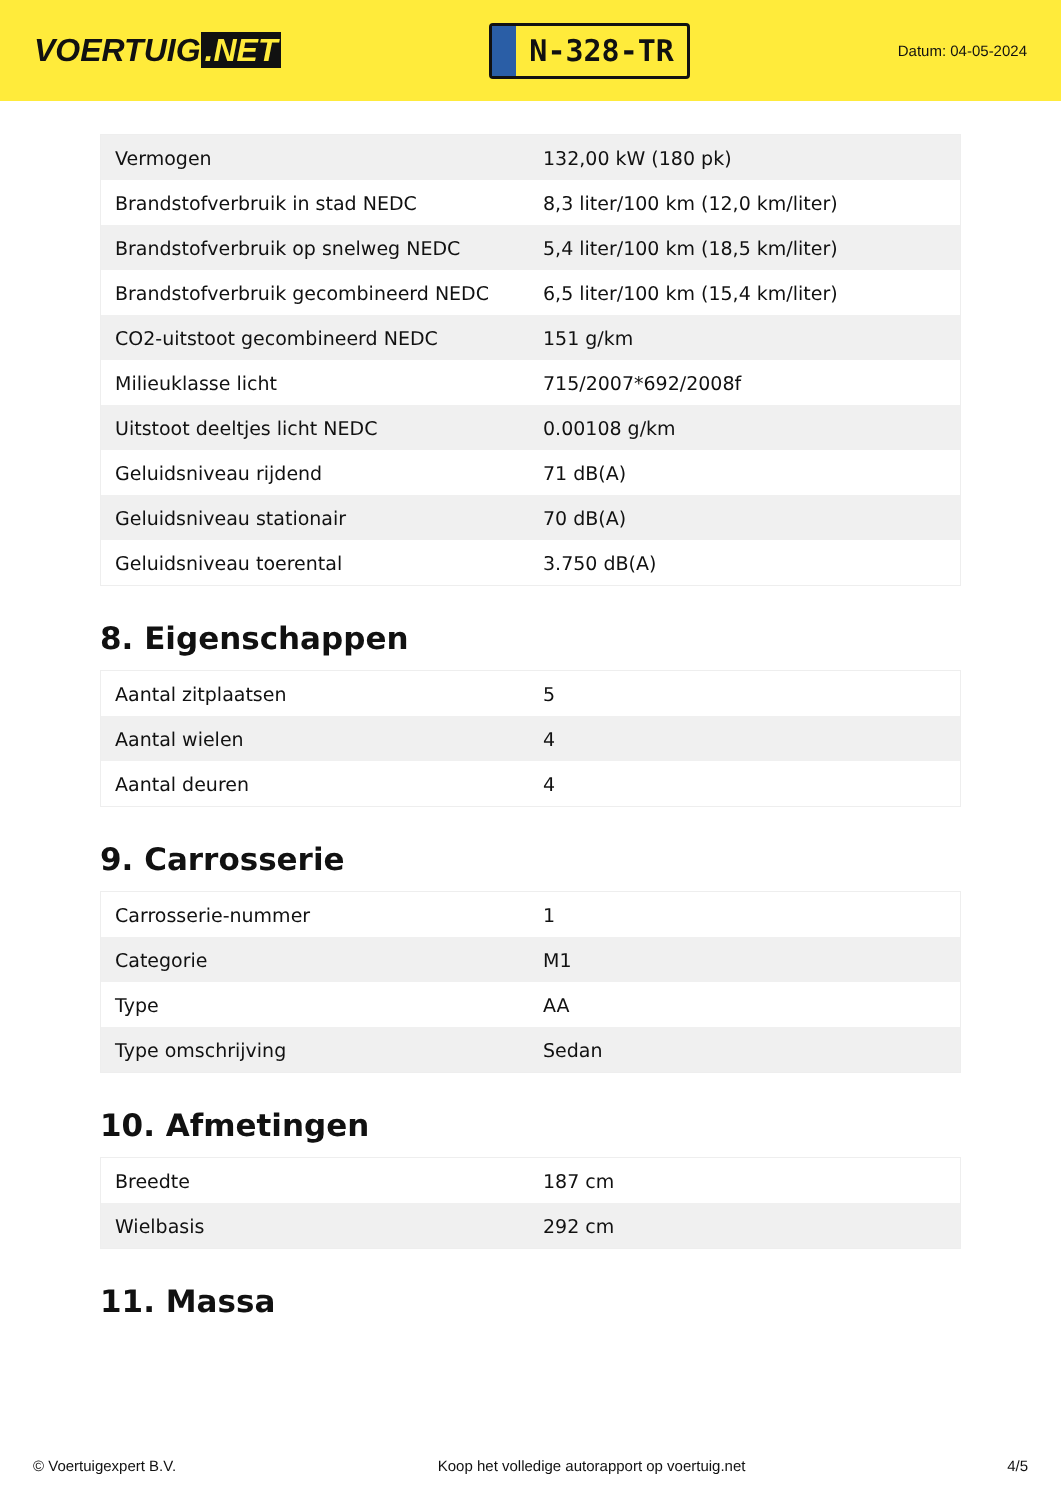VOERTUIG.NET
N-328-TR
Datum: 04-05-2024
| Vermogen | 132,00 kW (180 pk) |
| Brandstofverbruik in stad NEDC | 8,3 liter/100 km (12,0 km/liter) |
| Brandstofverbruik op snelweg NEDC | 5,4 liter/100 km (18,5 km/liter) |
| Brandstofverbruik gecombineerd NEDC | 6,5 liter/100 km (15,4 km/liter) |
| CO2-uitstoot gecombineerd NEDC | 151 g/km |
| Milieuklasse licht | 715/2007*692/2008f |
| Uitstoot deeltjes licht NEDC | 0.00108 g/km |
| Geluidsniveau rijdend | 71 dB(A) |
| Geluidsniveau stationair | 70 dB(A) |
| Geluidsniveau toerental | 3.750 dB(A) |
8. Eigenschappen
| Aantal zitplaatsen | 5 |
| Aantal wielen | 4 |
| Aantal deuren | 4 |
9. Carrosserie
| Carrosserie-nummer | 1 |
| Categorie | M1 |
| Type | AA |
| Type omschrijving | Sedan |
10. Afmetingen
| Breedte | 187 cm |
| Wielbasis | 292 cm |
11. Massa
© Voertuigexpert B.V. Koop het volledige autorapport op voertuig.net 4/5